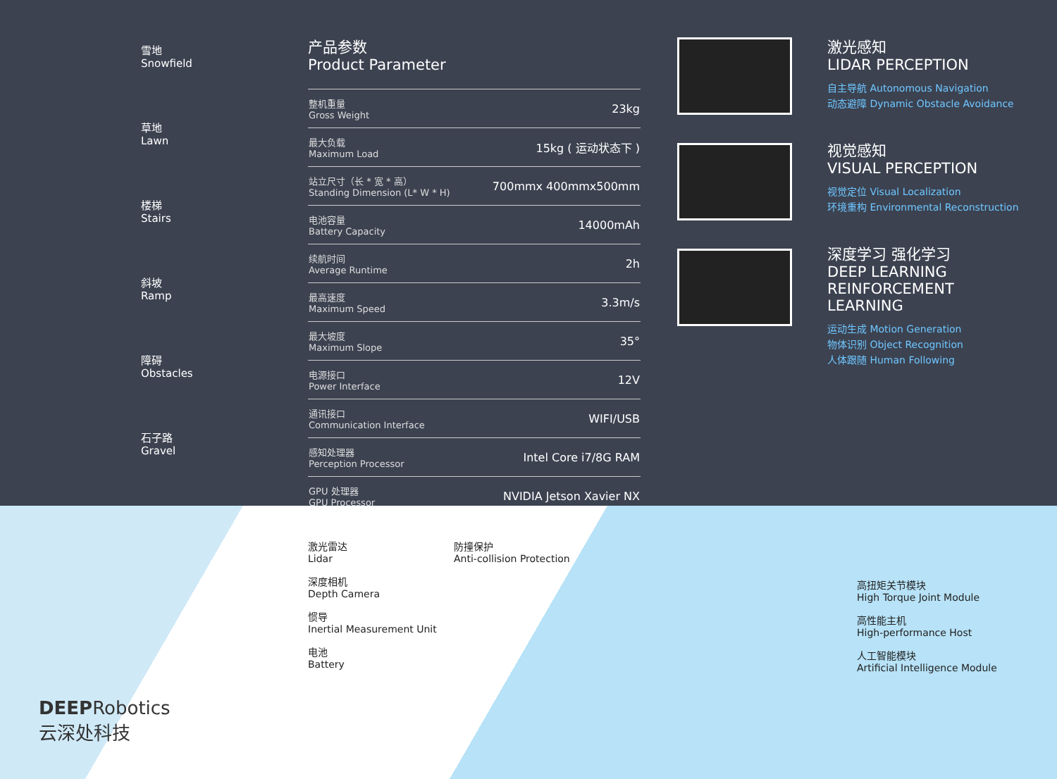雪地
Snowfield
草地
Lawn
楼梯
Stairs
斜坡
Ramp
障碍
Obstacles
石子路
Gravel
产品参数
Product Parameter
| 整机重量 Gross Weight | 23kg |
| 最大负载 Maximum Load | 15kg ( 运动状态下 ) |
| 站立尺寸（长 * 宽 * 高） Standing Dimension (L* W * H) | 700mmx 400mmx500mm |
| 电池容量 Battery Capacity | 14000mAh |
| 续航时间 Average Runtime | 2h |
| 最高速度 Maximum Speed | 3.3m/s |
| 最大坡度 Maximum Slope | 35° |
| 电源接口 Power Interface | 12V |
| 通讯接口 Communication Interface | WIFI/USB |
| 感知处理器 Perception Processor | Intel Core i7/8G RAM |
| GPU 处理器 GPU Processor | NVIDIA Jetson Xavier NX |
激光感知
LIDAR PERCEPTION
自主导航 Autonomous Navigation
动态避障 Dynamic Obstacle Avoidance
视觉感知
VISUAL PERCEPTION
视觉定位 Visual Localization
环境重构 Environmental Reconstruction
深度学习 强化学习
DEEP LEARNING
REINFORCEMENT LEARNING
运动生成 Motion Generation
物体识别 Object Recognition
人体跟随 Human Following
激光雷达
Lidar
深度相机
Depth Camera
惯导
Inertial Measurement Unit
电池
Battery
防撞保护
Anti-collision Protection
高扭矩关节模块
High Torque Joint Module
高性能主机
High-performance Host
人工智能模块
Artificial Intelligence Module
DEEPRobotics
云深处科技